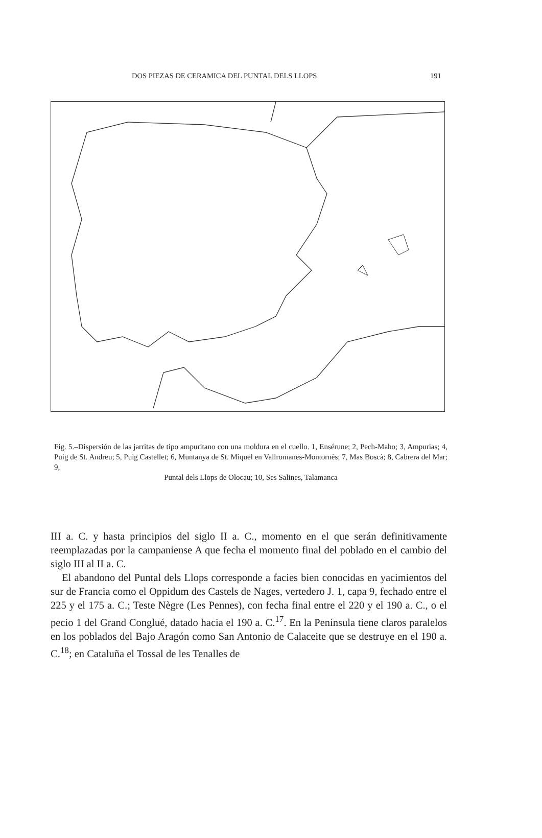DOS PIEZAS DE CERAMICA DEL PUNTAL DELS LLOPS 191
Fig. 5.–Dispersión de las jarritas de tipo ampuritano con una moldura en el cuello. 1, Ensérune; 2, Pech-Maho; 3, Ampurias; 4, Puig de St. Andreu; 5, Puig Castellet; 6, Muntanya de St. Miquel en Vallromanes-Montornès; 7, Mas Boscà; 8, Cabrera del Mar; 9,
Puntal dels Llops de Olocau; 10, Ses Salines, Talamanca
III a. C. y hasta principios del siglo II a. C., momento en el que serán definitivamente reemplazadas por la campaniense A que fecha el momento final del poblado en el cambio del siglo III al II a. C.
El abandono del Puntal dels Llops corresponde a facies bien conocidas en yacimientos del sur de Francia como el Oppidum des Castels de Nages, vertedero J. 1, capa 9, fechado entre el 225 y el 175 a. C.; Teste Nègre (Les Pennes), con fecha final entre el 220 y el 190 a. C., o el pecio 1 del Grand Conglué, datado hacia el 190 a. C.<sup>17</sup>. En la Península tiene claros paralelos en los poblados del Bajo Aragón como San Antonio de Calaceite que se destruye en el 190 a. C.<sup>18</sup>; en Cataluña el Tossal de les Tenalles de